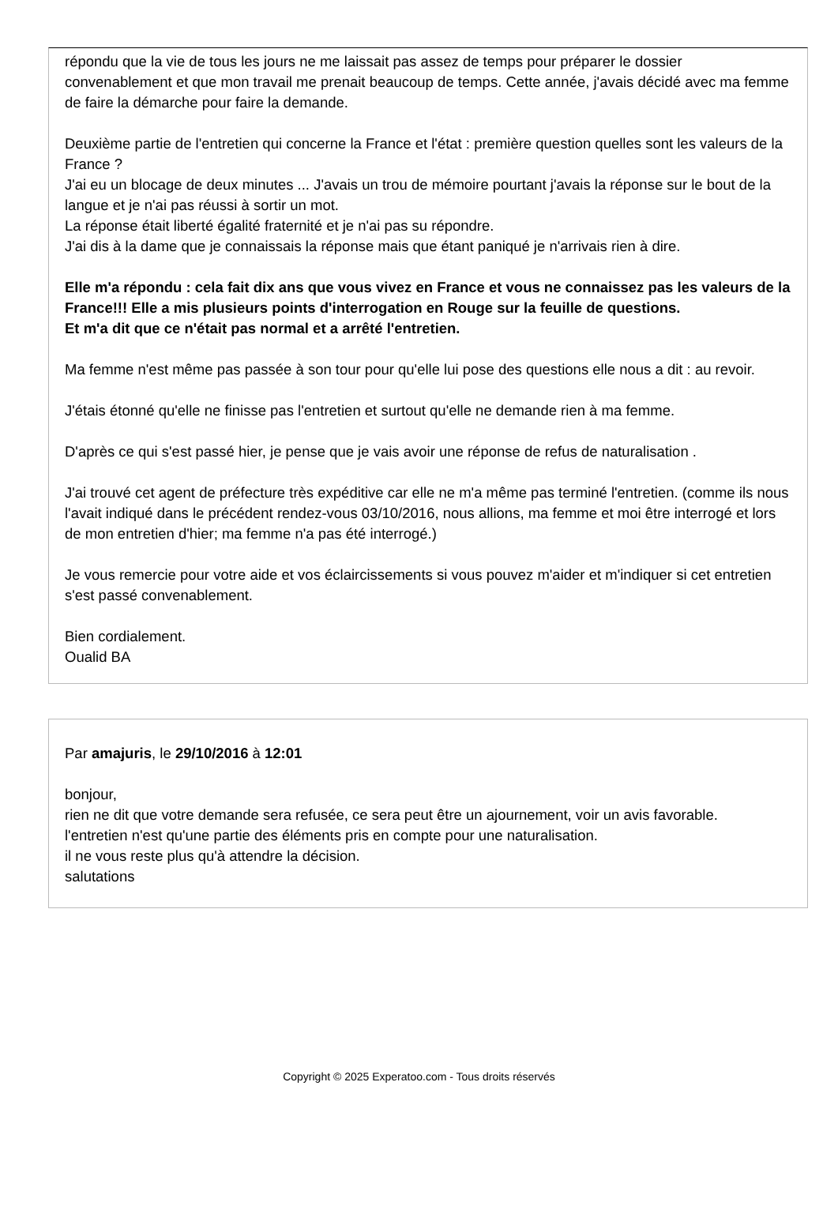répondu que la vie de tous les jours ne me laissait pas assez de temps pour préparer le dossier convenablement et que mon travail me prenait beaucoup de temps. Cette année, j'avais décidé avec ma femme de faire la démarche pour faire la demande.
Deuxième partie de l'entretien qui concerne la France et l'état : première question quelles sont les valeurs de la France ?
J'ai eu un blocage de deux minutes ... J'avais un trou de mémoire pourtant j'avais la réponse sur le bout de la langue et je n'ai pas réussi à sortir un mot.
La réponse était liberté égalité fraternité et je n'ai pas su répondre.
J'ai dis à la dame que je connaissais la réponse mais que étant paniqué je n'arrivais rien à dire.
Elle m'a répondu : cela fait dix ans que vous vivez en France et vous ne connaissez pas les valeurs de la France!!! Elle a mis plusieurs points d'interrogation en Rouge sur la feuille de questions.
Et m'a dit que ce n'était pas normal et a arrêté l'entretien.
Ma femme n'est même pas passée à son tour pour qu'elle lui pose des questions elle nous a dit : au revoir.
J'étais étonné qu'elle ne finisse pas l'entretien et surtout qu'elle ne demande rien à ma femme.
D'après ce qui s'est passé hier, je pense que je vais avoir une réponse de refus de naturalisation .
J'ai trouvé cet agent de préfecture très expéditive car elle ne m'a même pas terminé l'entretien. (comme ils nous l'avait indiqué dans le précédent rendez-vous 03/10/2016, nous allions, ma femme et moi être interrogé et lors de mon entretien d'hier; ma femme n'a pas été interrogé.)
Je vous remercie pour votre aide et vos éclaircissements si vous pouvez m'aider et m'indiquer si cet entretien s'est passé convenablement.
Bien cordialement.
Oualid BA
Par amajuris, le 29/10/2016 à 12:01
bonjour,
rien ne dit que votre demande sera refusée, ce sera peut être un ajournement, voir un avis favorable.
l'entretien n'est qu'une partie des éléments pris en compte pour une naturalisation.
il ne vous reste plus qu'à attendre la décision.
salutations
Copyright © 2025 Experatoo.com - Tous droits réservés